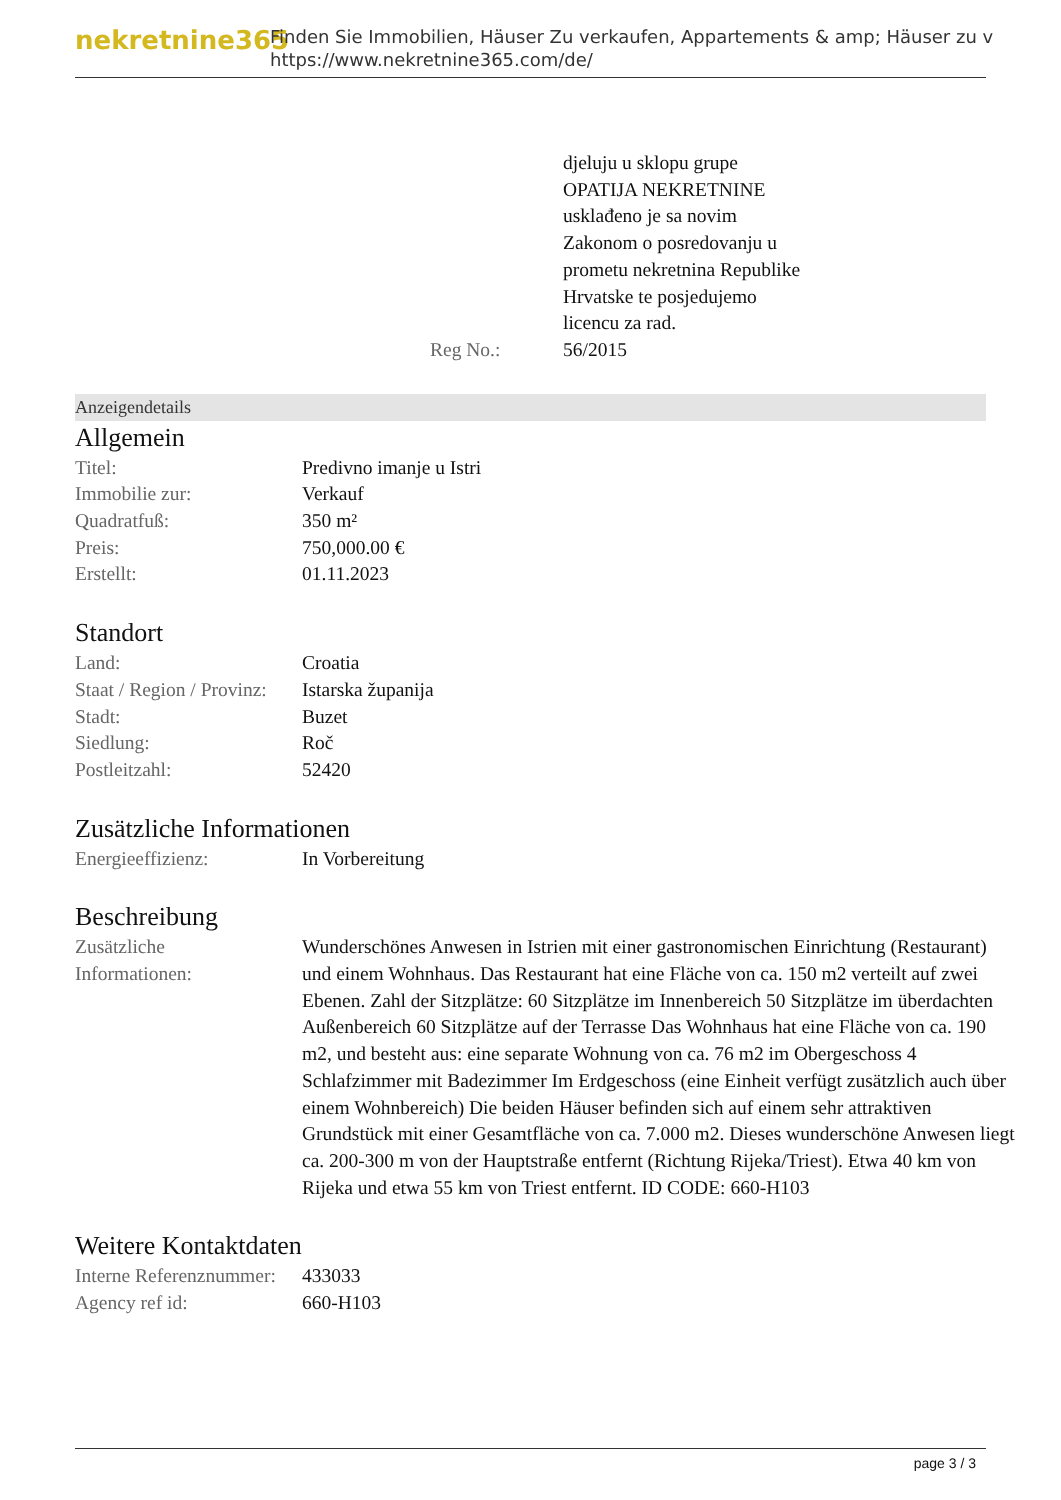nekretnine365
Finden Sie Immobilien, Häuser Zu verkaufen, Appartements & amp; Häuser zu v
https://www.nekretnine365.com/de/
| | djeluju u sklopu grupe OPATIJA NEKRETNINE usklađeno je sa novim Zakonom o posredovanju u prometu nekretnina Republike Hrvatske te posjedujemo licencu za rad. |
| Reg No.: | 56/2015 |
Anzeigendetails
Allgemein
| Titel: | Predivno imanje u Istri |
| Immobilie zur: | Verkauf |
| Quadratfuß: | 350 m² |
| Preis: | 750,000.00 € |
| Erstellt: | 01.11.2023 |
Standort
| Land: | Croatia |
| Staat / Region / Provinz: | Istarska županija |
| Stadt: | Buzet |
| Siedlung: | Roč |
| Postleitzahl: | 52420 |
Zusätzliche Informationen
| Energieeffizienz: | In Vorbereitung |
Beschreibung
| Zusätzliche Informationen: | Wunderschönes Anwesen in Istrien mit einer gastronomischen Einrichtung (Restaurant) und einem Wohnhaus. Das Restaurant hat eine Fläche von ca. 150 m2 verteilt auf zwei Ebenen. Zahl der Sitzplätze: 60 Sitzplätze im Innenbereich 50 Sitzplätze im überdachten Außenbereich 60 Sitzplätze auf der Terrasse Das Wohnhaus hat eine Fläche von ca. 190 m2, und besteht aus: eine separate Wohnung von ca. 76 m2 im Obergeschoss 4 Schlafzimmer mit Badezimmer Im Erdgeschoss (eine Einheit verfügt zusätzlich auch über einem Wohnbereich) Die beiden Häuser befinden sich auf einem sehr attraktiven Grundstück mit einer Gesamtfläche von ca. 7.000 m2. Dieses wunderschöne Anwesen liegt ca. 200-300 m von der Hauptstraße entfernt (Richtung Rijeka/Triest). Etwa 40 km von Rijeka und etwa 55 km von Triest entfernt. ID CODE: 660-H103 |
Weitere Kontaktdaten
| Interne Referenznummer: | 433033 |
| Agency ref id: | 660-H103 |
page 3 / 3